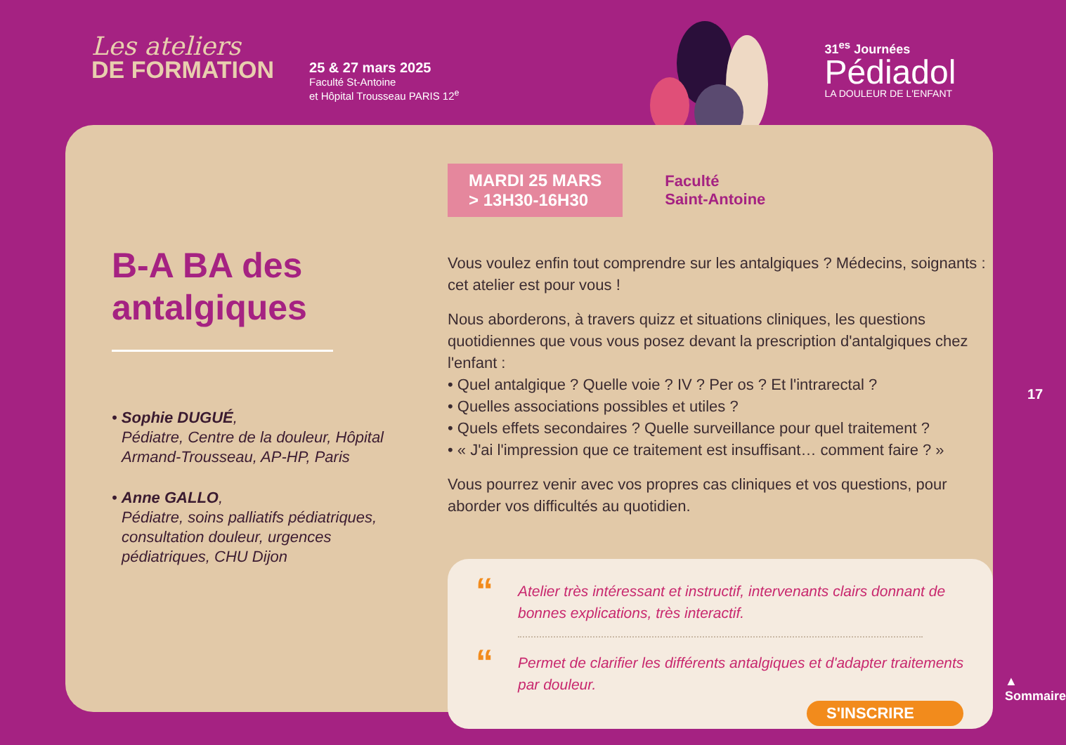Les ateliers
DE FORMATION
25 & 27 mars 2025
Faculté St-Antoine
et Hôpital Trousseau PARIS 12<sup>e</sup>
31<sup>es</sup> Journées
Pédiadol
LA DOULEUR DE L'ENFANT
B-A BA des antalgiques
• Sophie DUGUÉ,
Pédiatre, Centre de la douleur, Hôpital Armand-Trousseau, AP-HP, Paris
• Anne GALLO,
Pédiatre, soins palliatifs pédiatriques, consultation douleur, urgences pédiatriques, CHU Dijon
MARDI 25 MARS
> 13H30-16H30
Faculté
Saint-Antoine
Vous voulez enfin tout comprendre sur les antalgiques ? Médecins, soignants : cet atelier est pour vous !
Nous aborderons, à travers quizz et situations cliniques, les questions quotidiennes que vous vous posez devant la prescription d'antalgiques chez l'enfant :
• Quel antalgique ? Quelle voie ? IV ? Per os ? Et l'intrarectal ?
• Quelles associations possibles et utiles ?
• Quels effets secondaires ? Quelle surveillance pour quel traitement ?
• « J'ai l'impression que ce traitement est insuffisant… comment faire ? »
Vous pourrez venir avec vos propres cas cliniques et vos questions, pour aborder vos difficultés au quotidien.
“Atelier très intéressant et instructif, intervenants clairs donnant de bonnes explications, très interactif.
“Permet de clarifier les différents antalgiques et d'adapter traitements par douleur.
S'INSCRIRE
17
▲ Sommaire